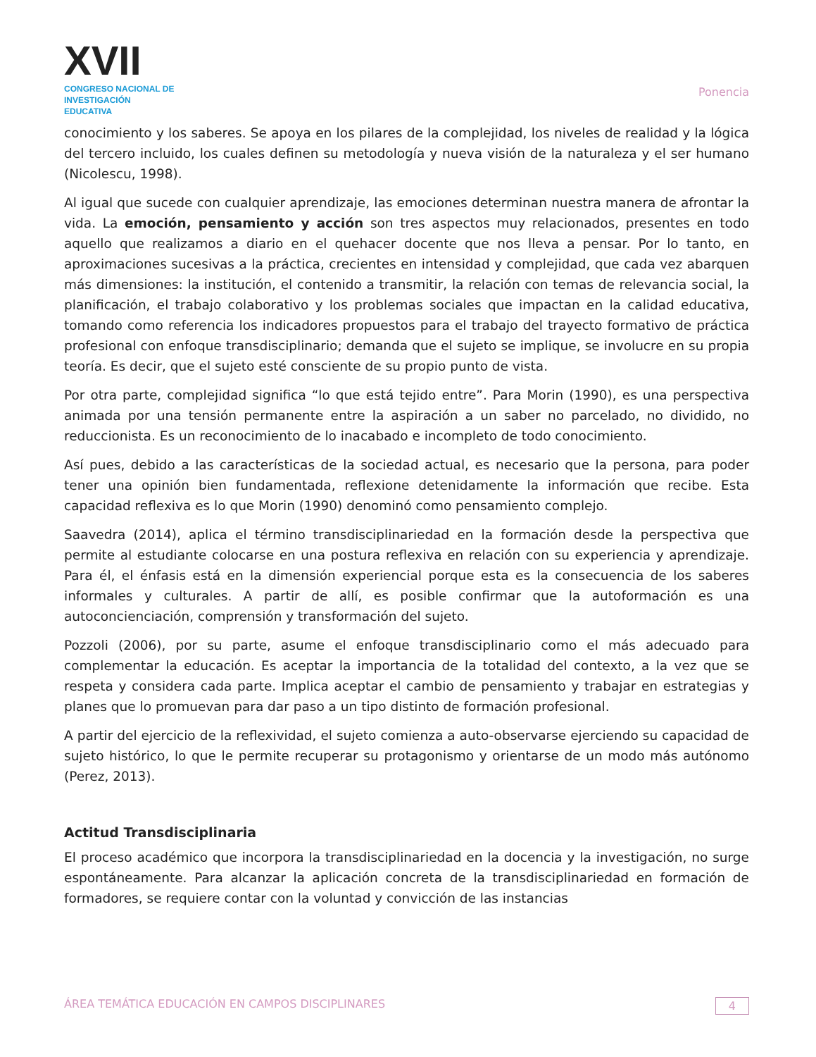XVII
CONGRESO NACIONAL DE
INVESTIGACIÓN EDUCATIVA
Ponencia
conocimiento y los saberes. Se apoya en los pilares de la complejidad, los niveles de realidad y la lógica del tercero incluido, los cuales definen su metodología y nueva visión de la naturaleza y el ser humano (Nicolescu, 1998).
Al igual que sucede con cualquier aprendizaje, las emociones determinan nuestra manera de afrontar la vida. La emoción, pensamiento y acción son tres aspectos muy relacionados, presentes en todo aquello que realizamos a diario en el quehacer docente que nos lleva a pensar. Por lo tanto, en aproximaciones sucesivas a la práctica, crecientes en intensidad y complejidad, que cada vez abarquen más dimensiones: la institución, el contenido a transmitir, la relación con temas de relevancia social, la planificación, el trabajo colaborativo y los problemas sociales que impactan en la calidad educativa, tomando como referencia los indicadores propuestos para el trabajo del trayecto formativo de práctica profesional con enfoque transdisciplinario; demanda que el sujeto se implique, se involucre en su propia teoría. Es decir, que el sujeto esté consciente de su propio punto de vista.
Por otra parte, complejidad significa “lo que está tejido entre”. Para Morin (1990), es una perspectiva animada por una tensión permanente entre la aspiración a un saber no parcelado, no dividido, no reduccionista. Es un reconocimiento de lo inacabado e incompleto de todo conocimiento.
Así pues, debido a las características de la sociedad actual, es necesario que la persona, para poder tener una opinión bien fundamentada, reflexione detenidamente la información que recibe. Esta capacidad reflexiva es lo que Morin (1990) denominó como pensamiento complejo.
Saavedra (2014), aplica el término transdisciplinariedad en la formación desde la perspectiva que permite al estudiante colocarse en una postura reflexiva en relación con su experiencia y aprendizaje. Para él, el énfasis está en la dimensión experiencial porque esta es la consecuencia de los saberes informales y culturales. A partir de allí, es posible confirmar que la autoformación es una autoconcienciación, comprensión y transformación del sujeto.
Pozzoli (2006), por su parte, asume el enfoque transdisciplinario como el más adecuado para complementar la educación. Es aceptar la importancia de la totalidad del contexto, a la vez que se respeta y considera cada parte. Implica aceptar el cambio de pensamiento y trabajar en estrategias y planes que lo promuevan para dar paso a un tipo distinto de formación profesional.
A partir del ejercicio de la reflexividad, el sujeto comienza a auto-observarse ejerciendo su capacidad de sujeto histórico, lo que le permite recuperar su protagonismo y orientarse de un modo más autónomo (Perez, 2013).
Actitud Transdisciplinaria
El proceso académico que incorpora la transdisciplinariedad en la docencia y la investigación, no surge espontáneamente. Para alcanzar la aplicación concreta de la transdisciplinariedad en formación de formadores, se requiere contar con la voluntad y convicción de las instancias
ÁREA TEMÁTICA EDUCACIÓN EN CAMPOS DISCIPLINARES 4